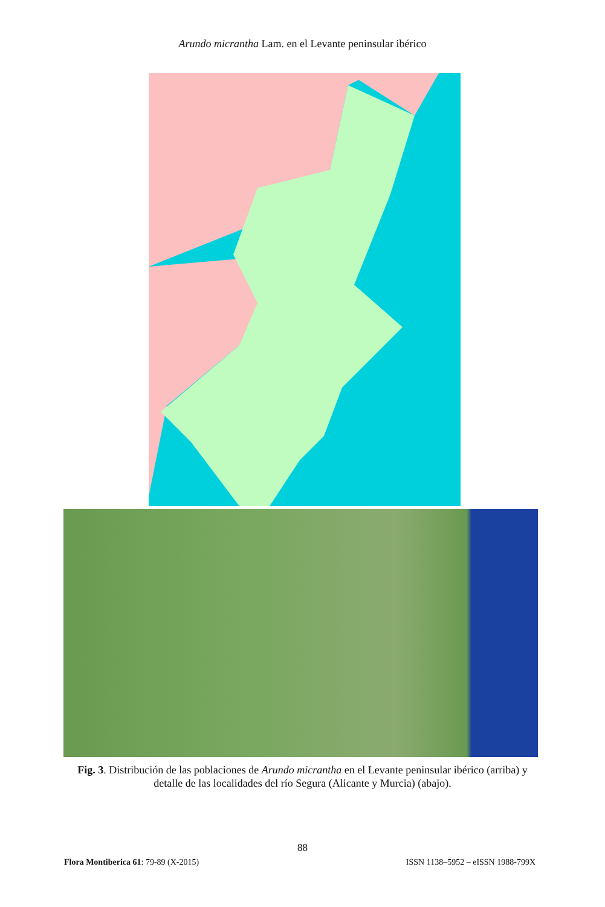Arundo micrantha Lam. en el Levante peninsular ibérico
Fig. 3. Distribución de las poblaciones de Arundo micrantha en el Levante peninsular ibérico (arriba) y detalle de las localidades del río Segura (Alicante y Murcia) (abajo).
88
Flora Montiberica 61: 79-89 (X-2015) ISSN 1138–5952 – eISSN 1988-799X